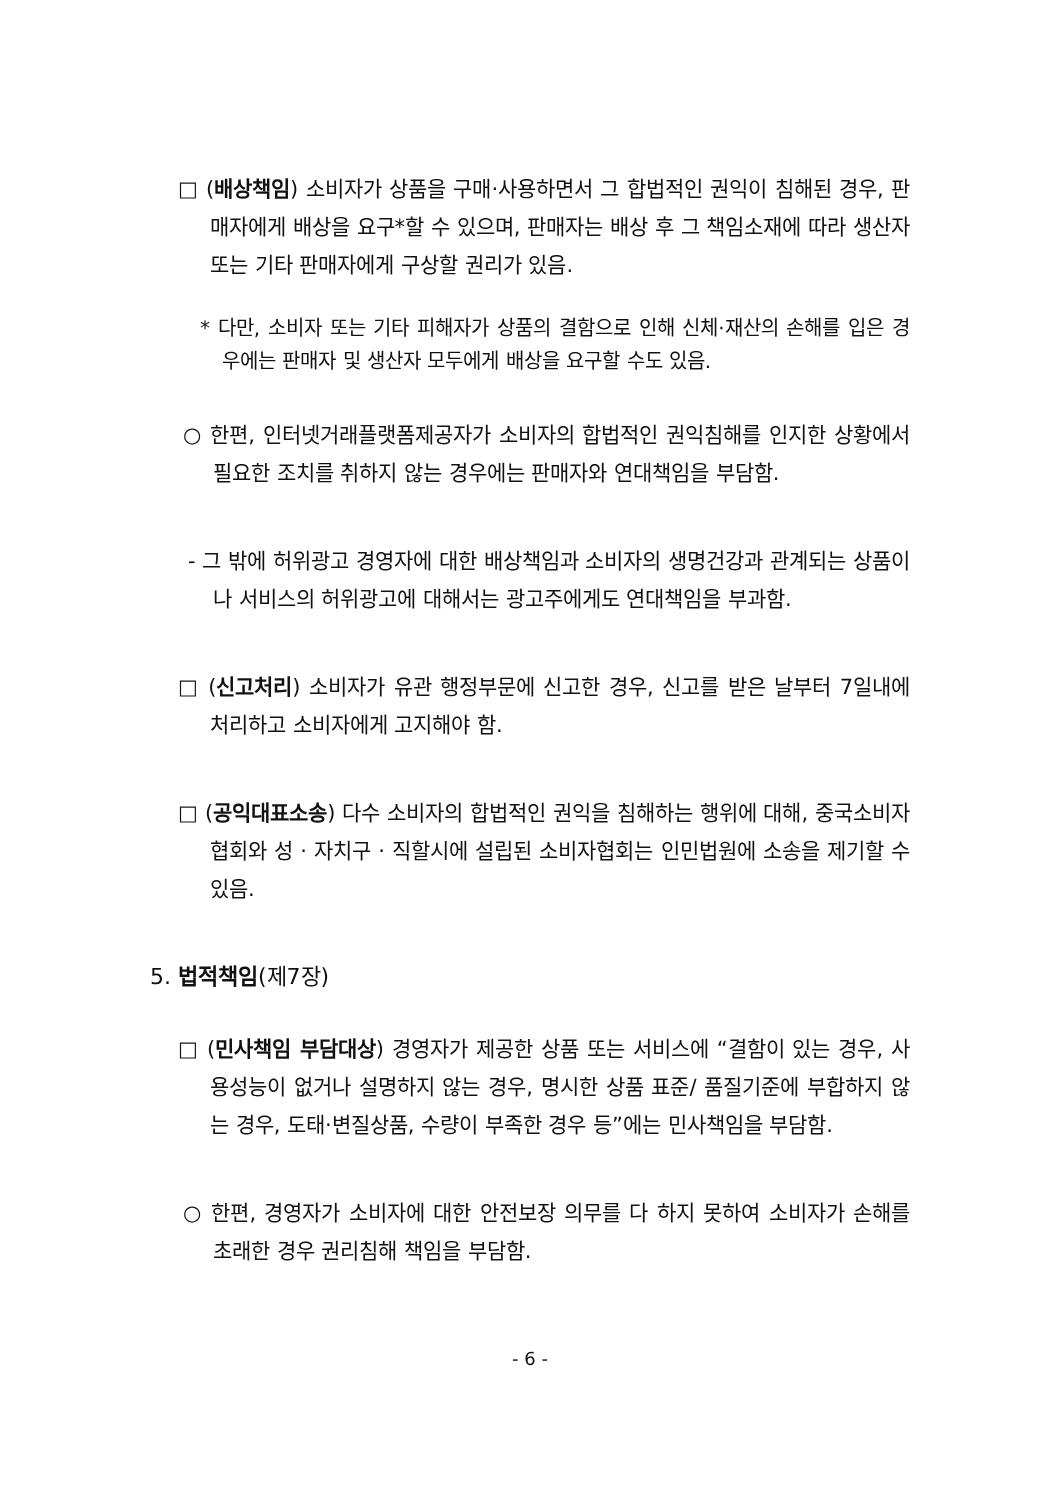□ (배상책임) 소비자가 상품을 구매·사용하면서 그 합법적인 권익이 침해된 경우, 판매자에게 배상을 요구*할 수 있으며, 판매자는 배상 후 그 책임소재에 따라 생산자 또는 기타 판매자에게 구상할 권리가 있음.
* 다만, 소비자 또는 기타 피해자가 상품의 결함으로 인해 신체·재산의 손해를 입은 경우에는 판매자 및 생산자 모두에게 배상을 요구할 수도 있음.
○ 한편, 인터넷거래플랫폼제공자가 소비자의 합법적인 권익침해를 인지한 상황에서 필요한 조치를 취하지 않는 경우에는 판매자와 연대책임을 부담함.
- 그 밖에 허위광고 경영자에 대한 배상책임과 소비자의 생명건강과 관계되는 상품이나 서비스의 허위광고에 대해서는 광고주에게도 연대책임을 부과함.
□ (신고처리) 소비자가 유관 행정부문에 신고한 경우, 신고를 받은 날부터 7일내에 처리하고 소비자에게 고지해야 함.
□ (공익대표소송) 다수 소비자의 합법적인 권익을 침해하는 행위에 대해, 중국소비자협회와 성 · 자치구 · 직할시에 설립된 소비자협회는 인민법원에 소송을 제기할 수 있음.
5. 법적책임(제7장)
□ (민사책임 부담대상) 경영자가 제공한 상품 또는 서비스에 “결함이 있는 경우, 사용성능이 없거나 설명하지 않는 경우, 명시한 상품 표준/ 품질기준에 부합하지 않는 경우, 도태·변질상품, 수량이 부족한 경우 등”에는 민사책임을 부담함.
○ 한편, 경영자가 소비자에 대한 안전보장 의무를 다 하지 못하여 소비자가 손해를 초래한 경우 권리침해 책임을 부담함.
- 6 -